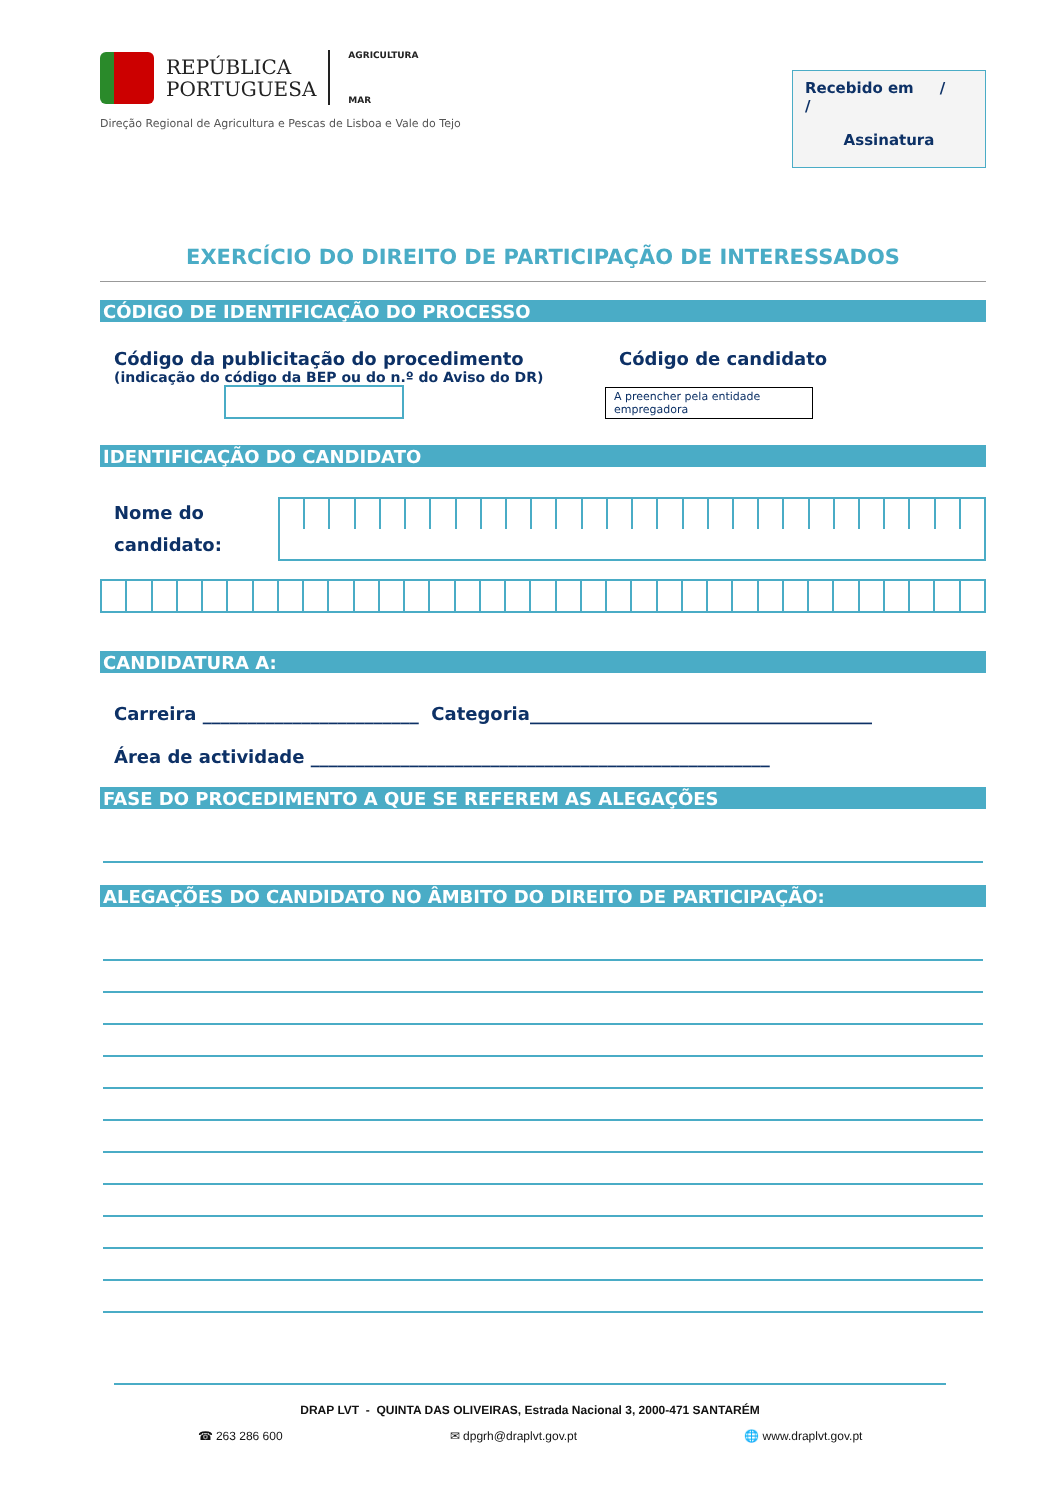REPÚBLICA
PORTUGUESA
AGRICULTURA
MAR
Direção Regional de Agricultura e Pescas de Lisboa e Vale do Tejo
Recebido em / /
Assinatura
EXERCÍCIO DO DIREITO DE PARTICIPAÇÃO DE INTERESSADOS
CÓDIGO DE IDENTIFICAÇÃO DO PROCESSO
Código da publicitação do procedimento
(indicação do código da BEP ou do n.º do Aviso do DR)
Código de candidato
A preencher pela entidade empregadora
IDENTIFICAÇÃO DO CANDIDATO
Nome do candidato:
CANDIDATURA A:
Carreira ________________________ Categoria______________________________________
Área de actividade ___________________________________________________
FASE DO PROCEDIMENTO A QUE SE REFEREM AS ALEGAÇÕES
ALEGAÇÕES DO CANDIDATO NO ÂMBITO DO DIREITO DE PARTICIPAÇÃO:
DRAP LVT - QUINTA DAS OLIVEIRAS, Estrada Nacional 3, 2000-471 SANTARÉM
☎ 263 286 600 ✉ dpgrh@draplvt.gov.pt 🌐 www.draplvt.gov.pt